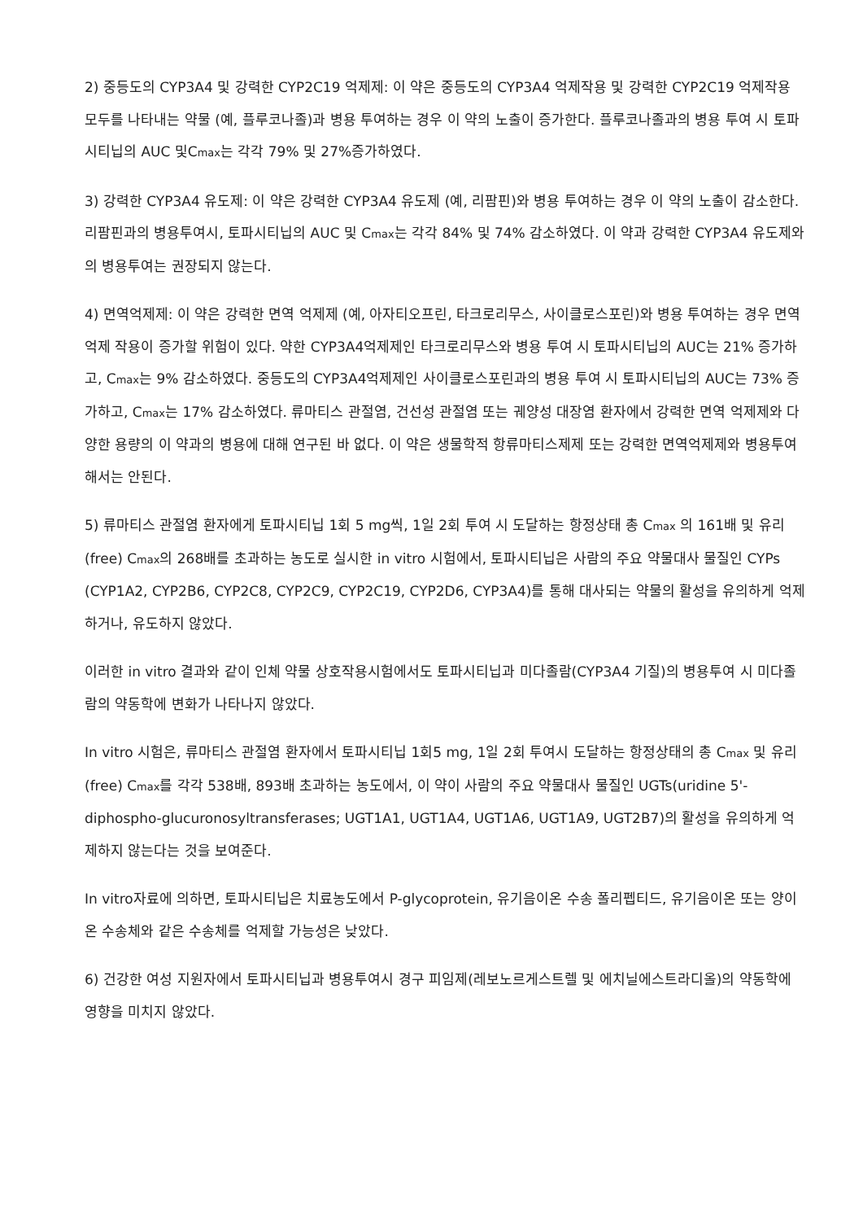2) 중등도의 CYP3A4 및 강력한 CYP2C19 억제제: 이 약은 중등도의 CYP3A4 억제작용 및 강력한 CYP2C19 억제작용 모두를 나타내는 약물 (예, 플루코나졸)과 병용 투여하는 경우 이 약의 노출이 증가한다. 플루코나졸과의 병용 투여 시 토파시티닙의 AUC 및C<sub>max</sub>는 각각 79% 및 27%증가하였다.
3) 강력한 CYP3A4 유도제: 이 약은 강력한 CYP3A4 유도제 (예, 리팜핀)와 병용 투여하는 경우 이 약의 노출이 감소한다. 리팜핀과의 병용투여시, 토파시티닙의 AUC 및 C<sub>max</sub>는 각각 84% 및 74% 감소하였다. 이 약과 강력한 CYP3A4 유도제와의 병용투여는 권장되지 않는다.
4) 면역억제제: 이 약은 강력한 면역 억제제 (예, 아자티오프린, 타크로리무스, 사이클로스포린)와 병용 투여하는 경우 면역억제 작용이 증가할 위험이 있다. 약한 CYP3A4억제제인 타크로리무스와 병용 투여 시 토파시티닙의 AUC는 21% 증가하고, C<sub>max</sub>는 9% 감소하였다. 중등도의 CYP3A4억제제인 사이클로스포린과의 병용 투여 시 토파시티닙의 AUC는 73% 증가하고, C<sub>max</sub>는 17% 감소하였다. 류마티스 관절염, 건선성 관절염 또는 궤양성 대장염 환자에서 강력한 면역 억제제와 다양한 용량의 이 약과의 병용에 대해 연구된 바 없다. 이 약은 생물학적 항류마티스제제 또는 강력한 면역억제제와 병용투여해서는 안된다.
5) 류마티스 관절염 환자에게 토파시티닙 1회 5 mg씩, 1일 2회 투여 시 도달하는 항정상태 총 C<sub>max</sub> 의 161배 및 유리(free) C<sub>max</sub>의 268배를 초과하는 농도로 실시한 in vitro 시험에서, 토파시티닙은 사람의 주요 약물대사 물질인 CYPs (CYP1A2, CYP2B6, CYP2C8, CYP2C9, CYP2C19, CYP2D6, CYP3A4)를 통해 대사되는 약물의 활성을 유의하게 억제하거나, 유도하지 않았다.
이러한 in vitro 결과와 같이 인체 약물 상호작용시험에서도 토파시티닙과 미다졸람(CYP3A4 기질)의 병용투여 시 미다졸람의 약동학에 변화가 나타나지 않았다.
In vitro 시험은, 류마티스 관절염 환자에서 토파시티닙 1회5 mg, 1일 2회 투여시 도달하는 항정상태의 총 C<sub>max</sub> 및 유리(free) C<sub>max</sub>를 각각 538배, 893배 초과하는 농도에서, 이 약이 사람의 주요 약물대사 물질인 UGTs(uridine 5'-diphospho-glucuronosyltransferases; UGT1A1, UGT1A4, UGT1A6, UGT1A9, UGT2B7)의 활성을 유의하게 억제하지 않는다는 것을 보여준다.
In vitro자료에 의하면, 토파시티닙은 치료농도에서 P-glycoprotein, 유기음이온 수송 폴리펩티드, 유기음이온 또는 양이온 수송체와 같은 수송체를 억제할 가능성은 낮았다.
6) 건강한 여성 지원자에서 토파시티닙과 병용투여시 경구 피임제(레보노르게스트렐 및 에치닐에스트라디올)의 약동학에 영향을 미치지 않았다.